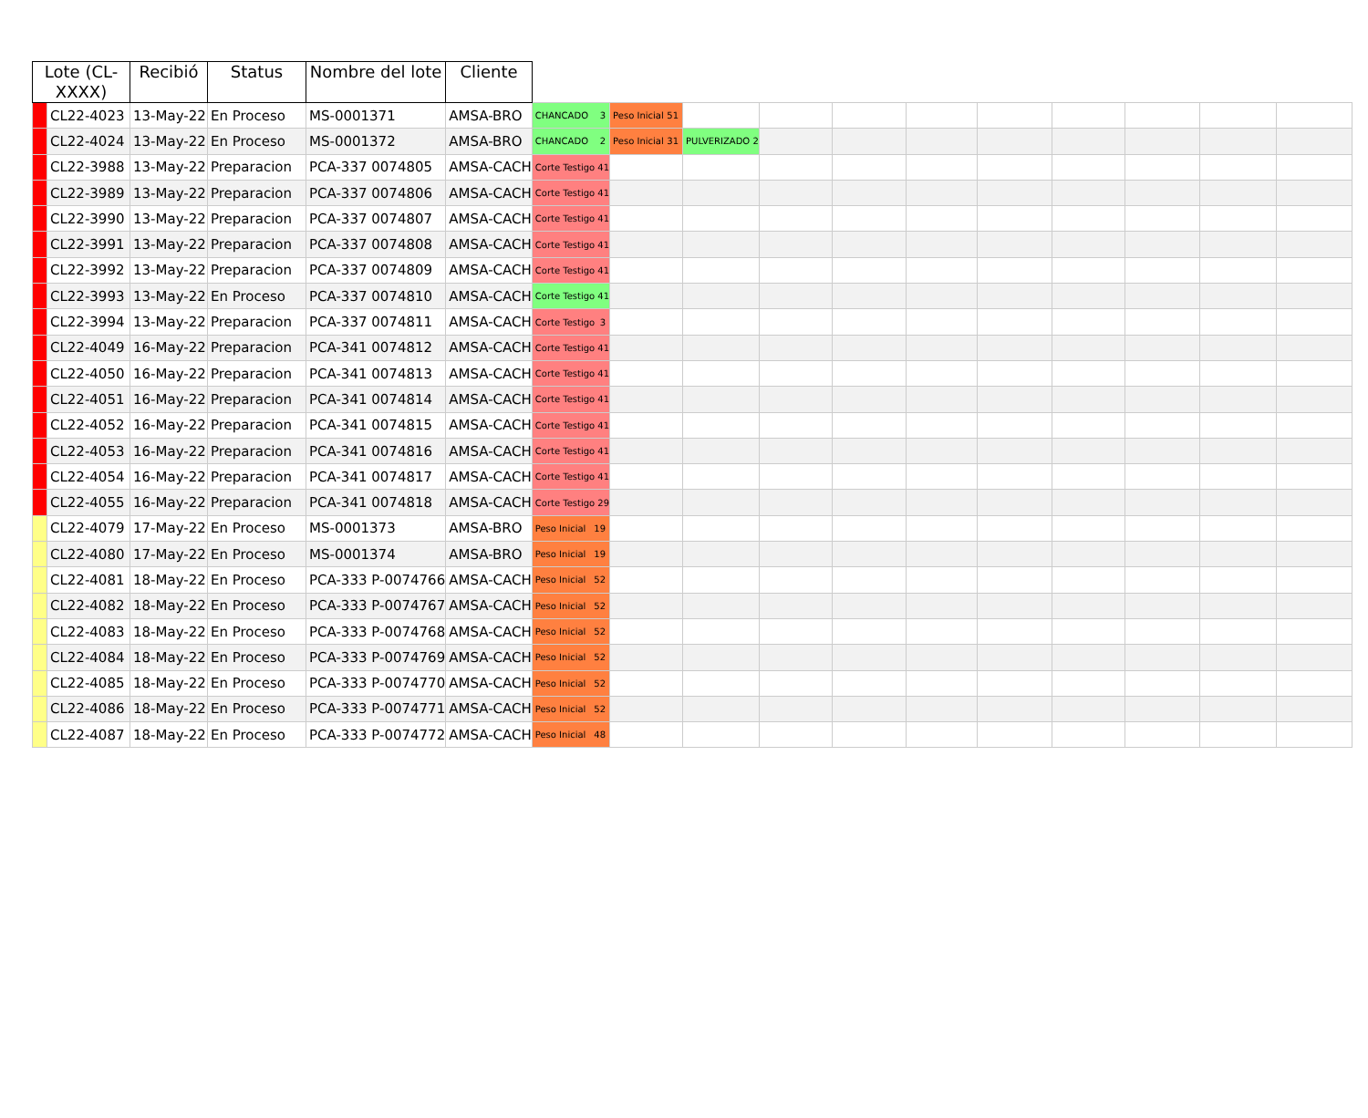| Lote (CL-XXXX) | | Recibió | Status | Nombre del lote | Cliente | | | | | | | | | | | |
| --- | --- | --- | --- | --- | --- | --- | --- | --- | --- | --- | --- | --- | --- | --- | --- | --- |
| | CL22-4023 | 13-May-22 | En Proceso | MS-0001371 | AMSA-BRO | CHANCADO 3 | Peso Inicial 51 | | | | | | | | | |
| | CL22-4024 | 13-May-22 | En Proceso | MS-0001372 | AMSA-BRO | CHANCADO 2 | Peso Inicial 31 | PULVERIZADO 2 | | | | | | | | |
| | CL22-3988 | 13-May-22 | Preparacion | PCA-337 0074805 | AMSA-CACH | Corte Testigo 41 | | | | | | | | | | |
| | CL22-3989 | 13-May-22 | Preparacion | PCA-337 0074806 | AMSA-CACH | Corte Testigo 41 | | | | | | | | | | |
| | CL22-3990 | 13-May-22 | Preparacion | PCA-337 0074807 | AMSA-CACH | Corte Testigo 41 | | | | | | | | | | |
| | CL22-3991 | 13-May-22 | Preparacion | PCA-337 0074808 | AMSA-CACH | Corte Testigo 41 | | | | | | | | | | |
| | CL22-3992 | 13-May-22 | Preparacion | PCA-337 0074809 | AMSA-CACH | Corte Testigo 41 | | | | | | | | | | |
| | CL22-3993 | 13-May-22 | En Proceso | PCA-337 0074810 | AMSA-CACH | Corte Testigo 41 | | | | | | | | | | |
| | CL22-3994 | 13-May-22 | Preparacion | PCA-337 0074811 | AMSA-CACH | Corte Testigo 3 | | | | | | | | | | |
| | CL22-4049 | 16-May-22 | Preparacion | PCA-341 0074812 | AMSA-CACH | Corte Testigo 41 | | | | | | | | | | |
| | CL22-4050 | 16-May-22 | Preparacion | PCA-341 0074813 | AMSA-CACH | Corte Testigo 41 | | | | | | | | | | |
| | CL22-4051 | 16-May-22 | Preparacion | PCA-341 0074814 | AMSA-CACH | Corte Testigo 41 | | | | | | | | | | |
| | CL22-4052 | 16-May-22 | Preparacion | PCA-341 0074815 | AMSA-CACH | Corte Testigo 41 | | | | | | | | | | |
| | CL22-4053 | 16-May-22 | Preparacion | PCA-341 0074816 | AMSA-CACH | Corte Testigo 41 | | | | | | | | | | |
| | CL22-4054 | 16-May-22 | Preparacion | PCA-341 0074817 | AMSA-CACH | Corte Testigo 41 | | | | | | | | | | |
| | CL22-4055 | 16-May-22 | Preparacion | PCA-341 0074818 | AMSA-CACH | Corte Testigo 29 | | | | | | | | | | |
| | CL22-4079 | 17-May-22 | En Proceso | MS-0001373 | AMSA-BRO | Peso Inicial 19 | | | | | | | | | | |
| | CL22-4080 | 17-May-22 | En Proceso | MS-0001374 | AMSA-BRO | Peso Inicial 19 | | | | | | | | | | |
| | CL22-4081 | 18-May-22 | En Proceso | PCA-333 P-0074766 | AMSA-CACH | Peso Inicial 52 | | | | | | | | | | |
| | CL22-4082 | 18-May-22 | En Proceso | PCA-333 P-0074767 | AMSA-CACH | Peso Inicial 52 | | | | | | | | | | |
| | CL22-4083 | 18-May-22 | En Proceso | PCA-333 P-0074768 | AMSA-CACH | Peso Inicial 52 | | | | | | | | | | |
| | CL22-4084 | 18-May-22 | En Proceso | PCA-333 P-0074769 | AMSA-CACH | Peso Inicial 52 | | | | | | | | | | |
| | CL22-4085 | 18-May-22 | En Proceso | PCA-333 P-0074770 | AMSA-CACH | Peso Inicial 52 | | | | | | | | | | |
| | CL22-4086 | 18-May-22 | En Proceso | PCA-333 P-0074771 | AMSA-CACH | Peso Inicial 52 | | | | | | | | | | |
| | CL22-4087 | 18-May-22 | En Proceso | PCA-333 P-0074772 | AMSA-CACH | Peso Inicial 48 | | | | | | | | | | |